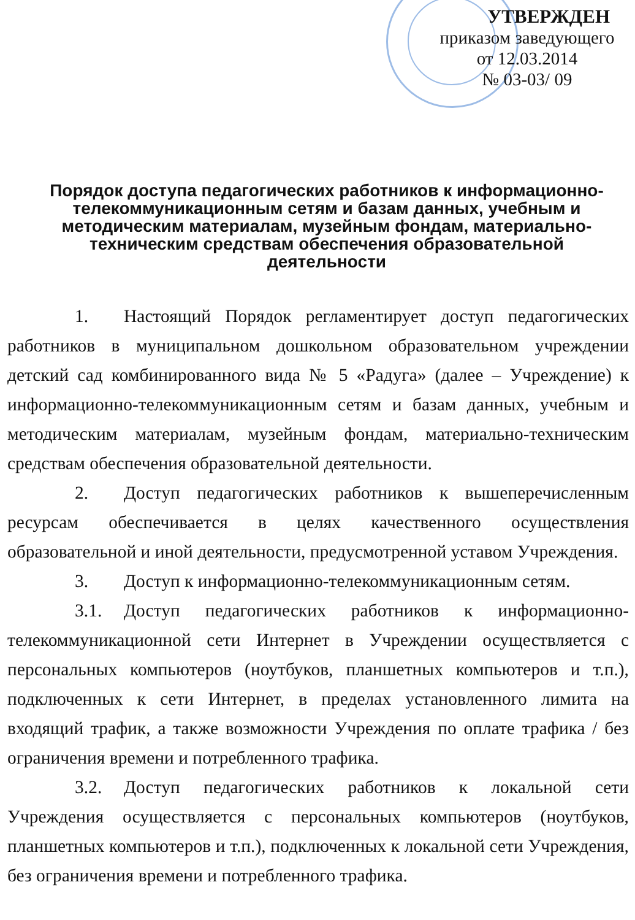УТВЕРЖДЕН
приказом заведующего
от 12.03.2014
№ 03-03/ 09
Порядок доступа педагогических работников к информационно-телекоммуникационным сетям и базам данных, учебным и методическим материалам, музейным фондам, материально-техническим средствам обеспечения образовательной деятельности
1. Настоящий Порядок регламентирует доступ педагогических работников в муниципальном дошкольном образовательном учреждении детский сад комбинированного вида № 5 «Радуга» (далее – Учреждение) к информационно-телекоммуникационным сетям и базам данных, учебным и методическим материалам, музейным фондам, материально-техническим средствам обеспечения образовательной деятельности.
2. Доступ педагогических работников к вышеперечисленным ресурсам обеспечивается в целях качественного осуществления образовательной и иной деятельности, предусмотренной уставом Учреждения.
3. Доступ к информационно-телекоммуникационным сетям.
3.1. Доступ педагогических работников к информационно-телекоммуникационной сети Интернет в Учреждении осуществляется с персональных компьютеров (ноутбуков, планшетных компьютеров и т.п.), подключенных к сети Интернет, в пределах установленного лимита на входящий трафик, а также возможности Учреждения по оплате трафика / без ограничения времени и потребленного трафика.
3.2. Доступ педагогических работников к локальной сети Учреждения осуществляется с персональных компьютеров (ноутбуков, планшетных компьютеров и т.п.), подключенных к локальной сети Учреждения, без ограничения времени и потребленного трафика.